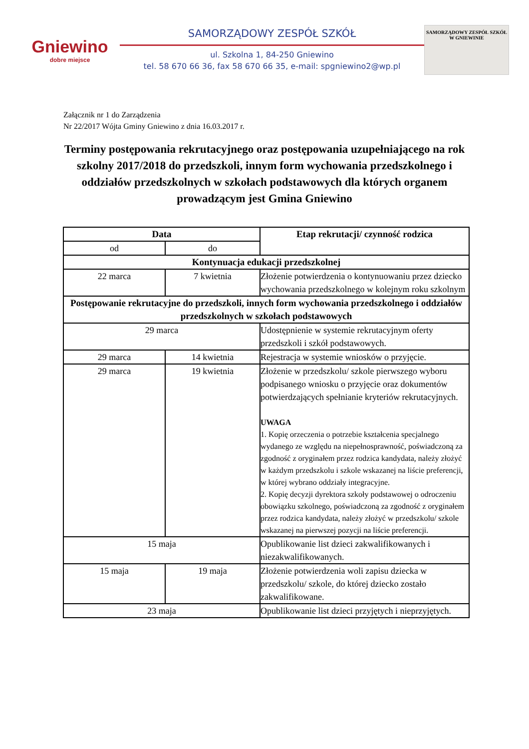Gniewino
dobre miejsce
SAMORZĄDOWY ZESPÓŁ SZKÓŁ
ul. Szkolna 1, 84-250 Gniewino
tel. 58 670 66 36, fax 58 670 66 35, e-mail: spgniewino2@wp.pl
SAMORZĄDOWY ZESPÓŁ SZKÓŁ
W GNIEWINIE
Załącznik nr 1 do Zarządzenia
Nr 22/2017 Wójta Gminy Gniewino z dnia 16.03.2017 r.
Terminy postępowania rekrutacyjnego oraz postępowania uzupełniającego na rok szkolny 2017/2018 do przedszkoli, innym form wychowania przedszkolnego i oddziałów przedszkolnych w szkołach podstawowych dla których organem prowadzącym jest Gmina Gniewino
| Data | | Etap rekrutacji/ czynność rodzica |
| --- | --- | --- |
| od | do | |
| Kontynuacja edukacji przedszkolnej | | |
| 22 marca | 7 kwietnia | Złożenie potwierdzenia o kontynuowaniu przez dziecko wychowania przedszkolnego w kolejnym roku szkolnym |
| Postępowanie rekrutacyjne do przedszkoli, innych form wychowania przedszkolnego i oddziałów przedszkolnych w szkołach podstawowych | | |
| 29 marca | | Udostępnienie w systemie rekrutacyjnym oferty przedszkoli i szkół podstawowych. |
| 29 marca | 14 kwietnia | Rejestracja w systemie wniosków o przyjęcie. |
| 29 marca | 19 kwietnia | Złożenie w przedszkolu/ szkole pierwszego wyboru podpisanego wniosku o przyjęcie oraz dokumentów potwierdzających spełnianie kryteriów rekrutacyjnych. UWAGA 1. Kopię orzeczenia o potrzebie kształcenia specjalnego wydanego ze względu na niepełnosprawność, poświadczoną za zgodność z oryginałem przez rodzica kandydata, należy złożyć w każdym przedszkolu i szkole wskazanej na liście preferencji, w której wybrano oddziały integracyjne. 2. Kopię decyzji dyrektora szkoły podstawowej o odroczeniu obowiązku szkolnego, poświadczoną za zgodność z oryginałem przez rodzica kandydata, należy złożyć w przedszkolu/ szkole wskazanej na pierwszej pozycji na liście preferencji. |
| 15 maja | | Opublikowanie list dzieci zakwalifikowanych i niezakwalifikowanych. |
| 15 maja | 19 maja | Złożenie potwierdzenia woli zapisu dziecka w przedszkolu/ szkole, do której dziecko zostało zakwalifikowane. |
| 23 maja | | Opublikowanie list dzieci przyjętych i nieprzyjętych. |